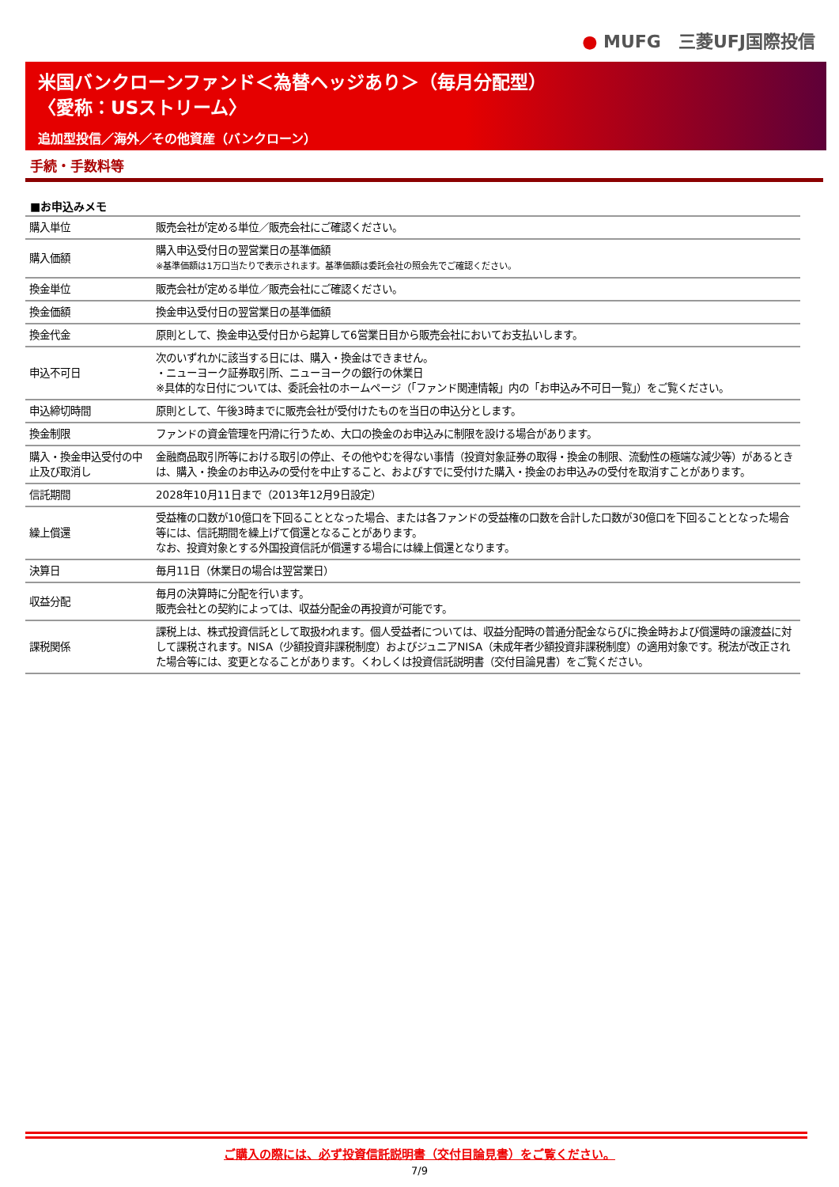● MUFG　三菱UFJ国際投信
米国バンクローンファンド＜為替ヘッジあり＞（毎月分配型）
〈愛称：USストリーム〉
追加型投信／海外／その他資産（バンクローン）
手続・手数料等
■お申込みメモ
| 購入単位 | 販売会社が定める単位／販売会社にご確認ください。 |
| 購入価額 | 購入申込受付日の翌営業日の基準価額 ※基準価額は1万口当たりで表示されます。基準価額は委託会社の照会先でご確認ください。 |
| 換金単位 | 販売会社が定める単位／販売会社にご確認ください。 |
| 換金価額 | 換金申込受付日の翌営業日の基準価額 |
| 換金代金 | 原則として、換金申込受付日から起算して6営業日目から販売会社においてお支払いします。 |
| 申込不可日 | 次のいずれかに該当する日には、購入・換金はできません。 ・ニューヨーク証券取引所、ニューヨークの銀行の休業日 ※具体的な日付については、委託会社のホームページ（「ファンド関連情報」内の「お申込み不可日一覧」）をご覧ください。 |
| 申込締切時間 | 原則として、午後3時までに販売会社が受付けたものを当日の申込分とします。 |
| 換金制限 | ファンドの資金管理を円滑に行うため、大口の換金のお申込みに制限を設ける場合があります。 |
| 購入・換金申込受付の中止及び取消し | 金融商品取引所等における取引の停止、その他やむを得ない事情（投資対象証券の取得・換金の制限、流動性の極端な減少等）があるときは、購入・換金のお申込みの受付を中止すること、およびすでに受付けた購入・換金のお申込みの受付を取消すことがあります。 |
| 信託期間 | 2028年10月11日まで（2013年12月9日設定） |
| 繰上償還 | 受益権の口数が10億口を下回ることとなった場合、または各ファンドの受益権の口数を合計した口数が30億口を下回ることとなった場合等には、信託期間を繰上げて償還となることがあります。 なお、投資対象とする外国投資信託が償還する場合には繰上償還となります。 |
| 決算日 | 毎月11日（休業日の場合は翌営業日） |
| 収益分配 | 毎月の決算時に分配を行います。 販売会社との契約によっては、収益分配金の再投資が可能です。 |
| 課税関係 | 課税上は、株式投資信託として取扱われます。個人受益者については、収益分配時の普通分配金ならびに換金時および償還時の譲渡益に対して課税されます。NISA（少額投資非課税制度）およびジュニアNISA（未成年者少額投資非課税制度）の適用対象です。税法が改正された場合等には、変更となることがあります。くわしくは投資信託説明書（交付目論見書）をご覧ください。 |
ご購入の際には、必ず投資信託説明書（交付目論見書）をご覧ください。
7/9